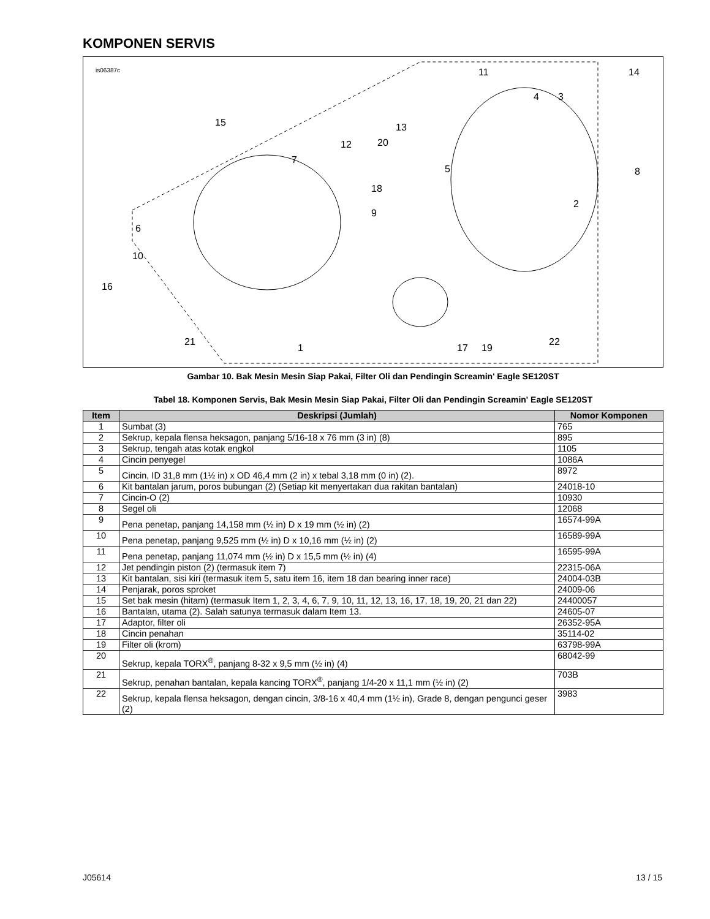KOMPONEN SERVIS
is06387c
15
13
12
7
5
8
2
9
6
10
16
21
1
17
19
22
20
18
11
4
3
14
Gambar 10. Bak Mesin Mesin Siap Pakai, Filter Oli dan Pendingin Screamin' Eagle SE120ST
Tabel 18. Komponen Servis, Bak Mesin Mesin Siap Pakai, Filter Oli dan Pendingin Screamin' Eagle SE120ST
| Item | Deskripsi (Jumlah) | Nomor Komponen |
| --- | --- | --- |
| 1 | Sumbat (3) | 765 |
| 2 | Sekrup, kepala flensa heksagon, panjang 5/16-18 x 76 mm (3 in) (8) | 895 |
| 3 | Sekrup, tengah atas kotak engkol | 1105 |
| 4 | Cincin penyegel | 1086A |
| 5 | Cincin, ID 31,8 mm (1½ in) x OD 46,4 mm (2 in) x tebal 3,18 mm (0 in) (2). | 8972 |
| 6 | Kit bantalan jarum, poros bubungan (2) (Setiap kit menyertakan dua rakitan bantalan) | 24018-10 |
| 7 | Cincin-O (2) | 10930 |
| 8 | Segel oli | 12068 |
| 9 | Pena penetap, panjang 14,158 mm (½ in) D x 19 mm (½ in) (2) | 16574-99A |
| 10 | Pena penetap, panjang 9,525 mm (½ in) D x 10,16 mm (½ in) (2) | 16589-99A |
| 11 | Pena penetap, panjang 11,074 mm (½ in) D x 15,5 mm (½ in) (4) | 16595-99A |
| 12 | Jet pendingin piston (2) (termasuk item 7) | 22315-06A |
| 13 | Kit bantalan, sisi kiri (termasuk item 5, satu item 16, item 18 dan bearing inner race) | 24004-03B |
| 14 | Penjarak, poros sproket | 24009-06 |
| 15 | Set bak mesin (hitam) (termasuk Item 1, 2, 3, 4, 6, 7, 9, 10, 11, 12, 13, 16, 17, 18, 19, 20, 21 dan 22) | 24400057 |
| 16 | Bantalan, utama (2). Salah satunya termasuk dalam Item 13. | 24605-07 |
| 17 | Adaptor, filter oli | 26352-95A |
| 18 | Cincin penahan | 35114-02 |
| 19 | Filter oli (krom) | 63798-99A |
| 20 | Sekrup, kepala TORX<sup>®</sup>, panjang 8-32 x 9,5 mm (½ in) (4) | 68042-99 |
| 21 | Sekrup, penahan bantalan, kepala kancing TORX<sup>®</sup>, panjang 1/4-20 x 11,1 mm (½ in) (2) | 703B |
| 22 | Sekrup, kepala flensa heksagon, dengan cincin, 3/8-16 x 40,4 mm (1½ in), Grade 8, dengan pengunci geser (2) | 3983 |
J05614 13 / 15